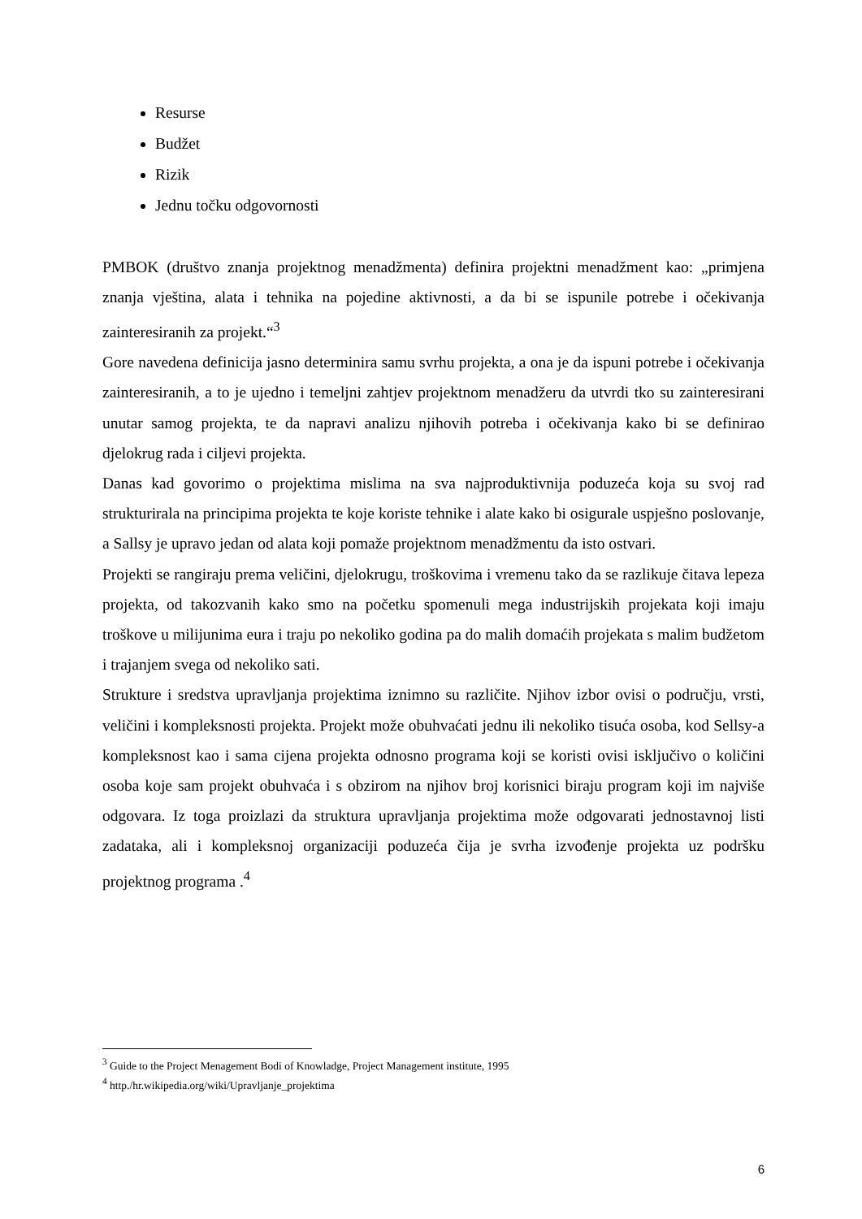Resurse
Budžet
Rizik
Jednu točku odgovornosti
PMBOK (društvo znanja projektnog menadžmenta) definira projektni menadžment kao: „primjena znanja vještina, alata i tehnika na pojedine aktivnosti, a da bi se ispunile potrebe i očekivanja zainteresiranih za projekt.“<sup>3</sup>
Gore navedena definicija jasno determinira samu svrhu projekta, a ona je da ispuni potrebe i očekivanja zainteresiranih, a to je ujedno i temeljni zahtjev projektnom menadžeru da utvrdi tko su zainteresirani unutar samog projekta, te da napravi analizu njihovih potreba i očekivanja kako bi se definirao djelokrug rada i ciljevi projekta.
Danas kad govorimo o projektima mislima na sva najproduktivnija poduzeća koja su svoj rad strukturirala na principima projekta te koje koriste tehnike i alate kako bi osigurale uspješno poslovanje, a Sallsy je upravo jedan od alata koji pomaže projektnom menadžmentu da isto ostvari.
Projekti se rangiraju prema veličini, djelokrugu, troškovima i vremenu tako da se razlikuje čitava lepeza projekta, od takozvanih kako smo na početku spomenuli mega industrijskih projekata koji imaju troškove u milijunima eura i traju po nekoliko godina pa do malih domaćih projekata s malim budžetom i trajanjem svega od nekoliko sati.
Strukture i sredstva upravljanja projektima iznimno su različite. Njihov izbor ovisi o području, vrsti, veličini i kompleksnosti projekta. Projekt može obuhvaćati jednu ili nekoliko tisuća osoba, kod Sellsy-a kompleksnost kao i sama cijena projekta odnosno programa koji se koristi ovisi isključivo o količini osoba koje sam projekt obuhvaća i s obzirom na njihov broj korisnici biraju program koji im najviše odgovara. Iz toga proizlazi da struktura upravljanja projektima može odgovarati jednostavnoj listi zadataka, ali i kompleksnoj organizaciji poduzeća čija je svrha izvođenje projekta uz podršku projektnog programa .<sup>4</sup>
<sup>3</sup> Guide to the Project Menagement Bodi of Knowladge, Project Management institute, 1995
<sup>4</sup> http./hr.wikipedia.org/wiki/Upravljanje_projektima
6